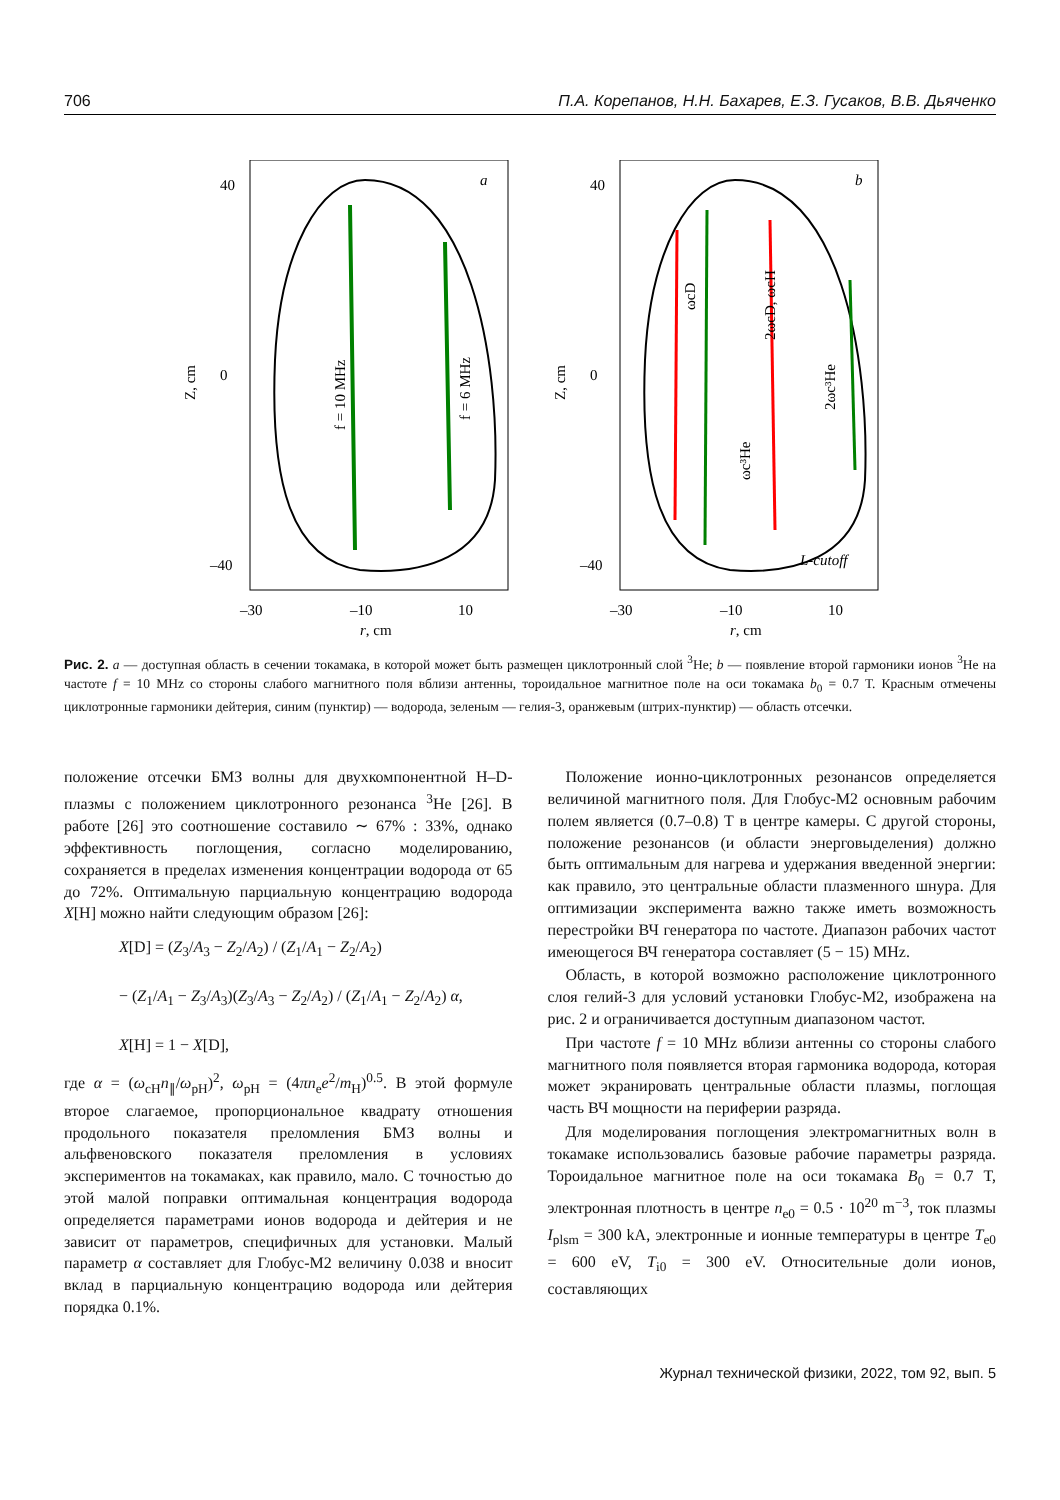706 П.А. Корепанов, Н.Н. Бахарев, Е.З. Гусаков, В.В. Дьяченко
a
40
0
–40
–30
–10
10
r, cm
Z, cm
f = 10 MHz
f = 6 MHz
b
40
0
–40
–30
–10
10
r, cm
Z, cm
ωcD
2ωcD, ωcH
2ωc³He
ωc³He
L-cutoff
Рис. 2. a — доступная область в сечении токамака, в которой может быть размещен циклотронный слой <sup>3</sup>He; b — появление второй гармоники ионов <sup>3</sup>He на частоте f = 10 MHz со стороны слабого магнитного поля вблизи антенны, тороидальное магнитное поле на оси токамака b<sub>0</sub> = 0.7 T. Красным отмечены циклотронные гармоники дейтерия, синим (пунктир) — водорода, зеленым — гелия-3, оранжевым (штрих-пунктир) — область отсечки.
положение отсечки БМЗ волны для двухкомпонентной H–D-плазмы с положением циклотронного резонанса <sup>3</sup>He [26]. В работе [26] это соотношение составило ∼ 67% : 33%, однако эффективность поглощения, согласно моделированию, сохраняется в пределах изменения концентрации водорода от 65 до 72%. Оптимальную парциальную концентрацию водорода X[H] можно найти следующим образом [26]:
X[D] = (Z<sub>3</sub>/A<sub>3</sub> − Z<sub>2</sub>/A<sub>2</sub>) / (Z<sub>1</sub>/A<sub>1</sub> − Z<sub>2</sub>/A<sub>2</sub>)
− (Z<sub>1</sub>/A<sub>1</sub> − Z<sub>3</sub>/A<sub>3</sub>)(Z<sub>3</sub>/A<sub>3</sub> − Z<sub>2</sub>/A<sub>2</sub>) / (Z<sub>1</sub>/A<sub>1</sub> − Z<sub>2</sub>/A<sub>2</sub>) α,
X[H] = 1 − X[D],
где α = (ω<sub>cH</sub>n<sub>∥</sub>/ω<sub>pH</sub>)<sup>2</sup>, ω<sub>pH</sub> = (4πn<sub>e</sub>e<sup>2</sup>/m<sub>H</sub>)<sup>0.5</sup>. В этой формуле второе слагаемое, пропорциональное квадрату отношения продольного показателя преломления БМЗ волны и альфвеновского показателя преломления в условиях экспериментов на токамаках, как правило, мало. С точностью до этой малой поправки оптимальная концентрация водорода определяется параметрами ионов водорода и дейтерия и не зависит от параметров, специфичных для установки. Малый параметр α составляет для Глобус-М2 величину 0.038 и вносит вклад в парциальную концентрацию водорода или дейтерия порядка 0.1%.
Положение ионно-циклотронных резонансов определяется величиной магнитного поля. Для Глобус-М2 основным рабочим полем является (0.7–0.8) T в центре камеры. С другой стороны, положение резонансов (и области энерговыделения) должно быть оптимальным для нагрева и удержания введенной энергии: как правило, это центральные области плазменного шнура. Для оптимизации эксперимента важно также иметь возможность перестройки ВЧ генератора по частоте. Диапазон рабочих частот имеющегося ВЧ генератора составляет (5 − 15) MHz.
Область, в которой возможно расположение циклотронного слоя гелий-3 для условий установки Глобус-М2, изображена на рис. 2 и ограничивается доступным диапазоном частот.
При частоте f = 10 MHz вблизи антенны со стороны слабого магнитного поля появляется вторая гармоника водорода, которая может экранировать центральные области плазмы, поглощая часть ВЧ мощности на периферии разряда.
Для моделирования поглощения электромагнитных волн в токамаке использовались базовые рабочие параметры разряда. Тороидальное магнитное поле на оси токамака B<sub>0</sub> = 0.7 T, электронная плотность в центре n<sub>e0</sub> = 0.5 · 10<sup>20</sup> m<sup>−3</sup>, ток плазмы I<sub>plsm</sub> = 300 kA, электронные и ионные температуры в центре T<sub>e0</sub> = 600 eV, T<sub>i0</sub> = 300 eV. Относительные доли ионов, составляющих
Журнал технической физики, 2022, том 92, вып. 5